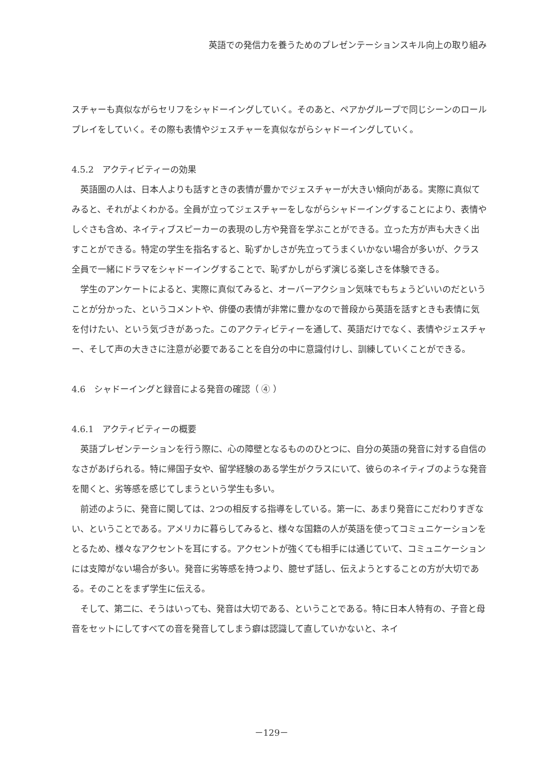英語での発信力を養うためのプレゼンテーションスキル向上の取り組み
スチャーも真似ながらセリフをシャドーイングしていく。そのあと、ペアかグループで同じシーンのロールプレイをしていく。その際も表情やジェスチャーを真似ながらシャドーイングしていく。
4.5.2　アクティビティーの効果
英語圏の人は、日本人よりも話すときの表情が豊かでジェスチャーが大きい傾向がある。実際に真似てみると、それがよくわかる。全員が立ってジェスチャーをしながらシャドーイングすることにより、表情やしぐさも含め、ネイティブスピーカーの表現のし方や発音を学ぶことができる。立った方が声も大きく出すことができる。特定の学生を指名すると、恥ずかしさが先立ってうまくいかない場合が多いが、クラス全員で一緒にドラマをシャドーイングすることで、恥ずかしがらず演じる楽しさを体験できる。
学生のアンケートによると、実際に真似てみると、オーバーアクション気味でもちょうどいいのだということが分かった、というコメントや、俳優の表情が非常に豊かなので普段から英語を話すときも表情に気を付けたい、という気づきがあった。このアクティビティーを通して、英語だけでなく、表情やジェスチャー、そして声の大きさに注意が必要であることを自分の中に意識付けし、訓練していくことができる。
4.6　シャドーイングと録音による発音の確認（ ④ ）
4.6.1　アクティビティーの概要
英語プレゼンテーションを行う際に、心の障壁となるもののひとつに、自分の英語の発音に対する自信のなさがあげられる。特に帰国子女や、留学経験のある学生がクラスにいて、彼らのネイティブのような発音を聞くと、劣等感を感じてしまうという学生も多い。
前述のように、発音に関しては、2つの相反する指導をしている。第一に、あまり発音にこだわりすぎない、ということである。アメリカに暮らしてみると、様々な国籍の人が英語を使ってコミュニケーションをとるため、様々なアクセントを耳にする。アクセントが強くても相手には通じていて、コミュニケーションには支障がない場合が多い。発音に劣等感を持つより、臆せず話し、伝えようとすることの方が大切である。そのことをまず学生に伝える。
そして、第二に、そうはいっても、発音は大切である、ということである。特に日本人特有の、子音と母音をセットにしてすべての音を発音してしまう癖は認識して直していかないと、ネイ
－129－